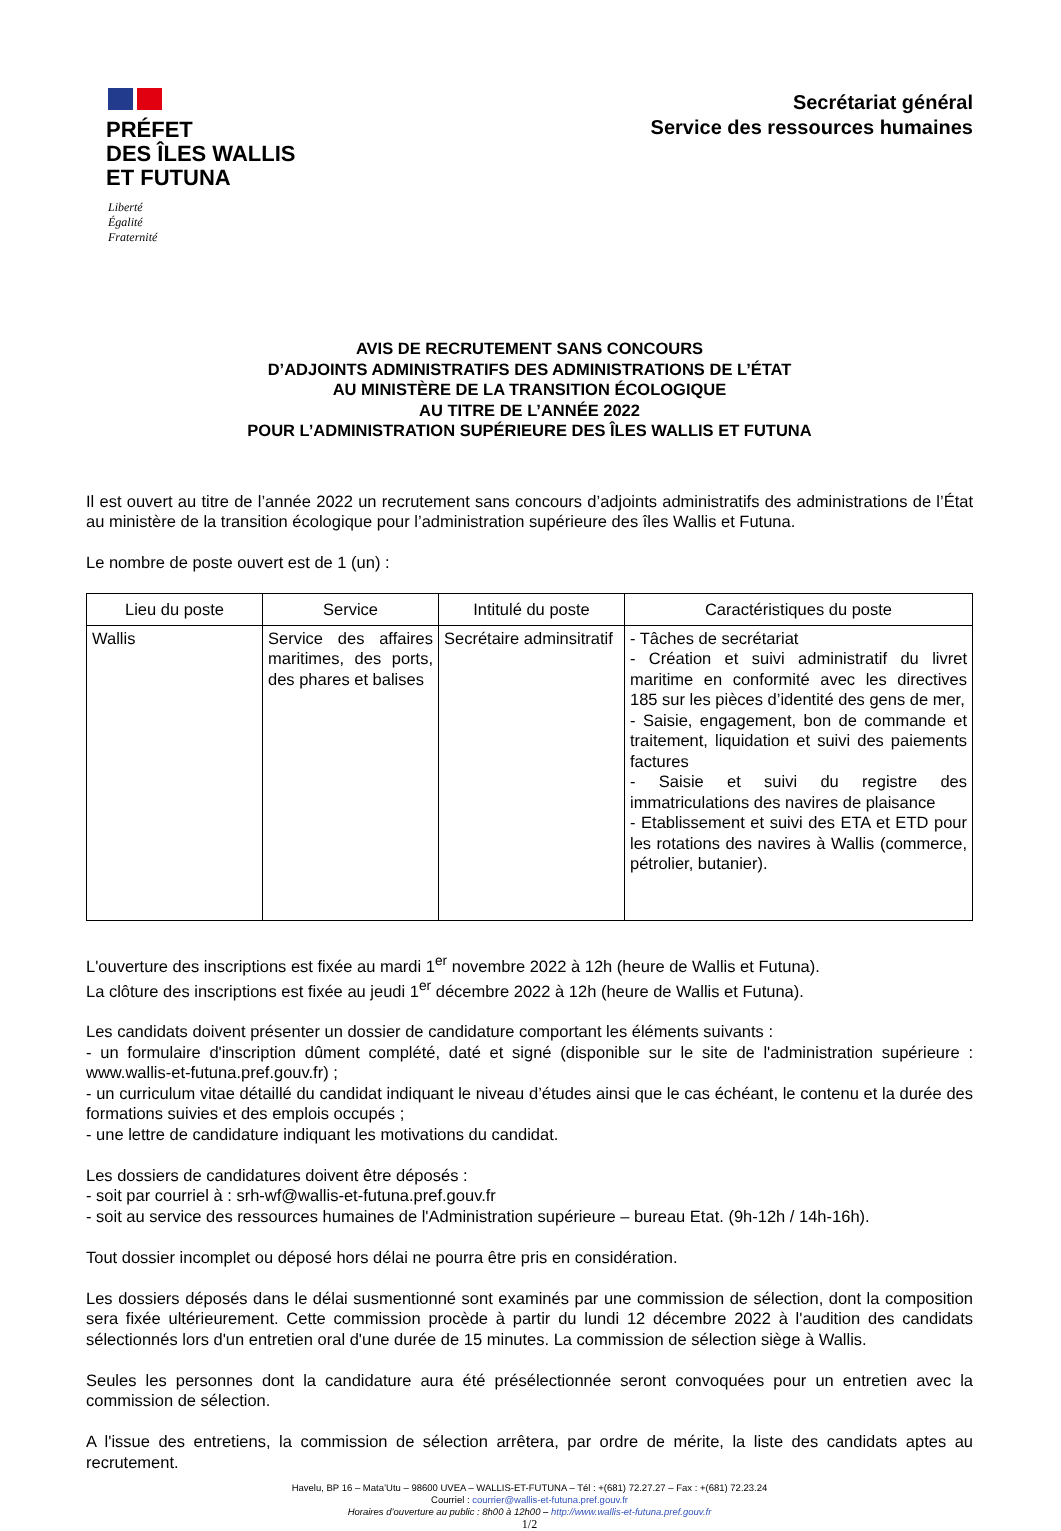PRÉFET
DES ÎLES WALLIS
ET FUTUNA
Liberté
Égalité
Fraternité
Secrétariat général
Service des ressources humaines
AVIS DE RECRUTEMENT SANS CONCOURS
D’ADJOINTS ADMINISTRATIFS DES ADMINISTRATIONS DE L’ÉTAT
AU MINISTÈRE DE LA TRANSITION ÉCOLOGIQUE
AU TITRE DE L’ANNÉE 2022
POUR L’ADMINISTRATION SUPÉRIEURE DES ÎLES WALLIS ET FUTUNA
Il est ouvert au titre de l’année 2022 un recrutement sans concours d’adjoints administratifs des administrations de l’État au ministère de la transition écologique pour l’administration supérieure des îles Wallis et Futuna.
Le nombre de poste ouvert est de 1 (un) :
| Lieu du poste | Service | Intitulé du poste | Caractéristiques du poste |
| --- | --- | --- | --- |
| Wallis | Service des affaires maritimes, des ports, des phares et balises | Secrétaire adminsitratif | - Tâches de secrétariat - Création et suivi administratif du livret maritime en conformité avec les directives 185 sur les pièces d’identité des gens de mer, - Saisie, engagement, bon de commande et traitement, liquidation et suivi des paiements factures - Saisie et suivi du registre des immatriculations des navires de plaisance - Etablissement et suivi des ETA et ETD pour les rotations des navires à Wallis (commerce, pétrolier, butanier). |
L'ouverture des inscriptions est fixée au mardi 1<sup>er</sup> novembre 2022 à 12h (heure de Wallis et Futuna).
La clôture des inscriptions est fixée au jeudi 1<sup>er</sup> décembre 2022 à 12h (heure de Wallis et Futuna).
Les candidats doivent présenter un dossier de candidature comportant les éléments suivants :
- un formulaire d'inscription dûment complété, daté et signé (disponible sur le site de l'administration supérieure : www.wallis-et-futuna.pref.gouv.fr) ;
- un curriculum vitae détaillé du candidat indiquant le niveau d’études ainsi que le cas échéant, le contenu et la durée des formations suivies et des emplois occupés ;
- une lettre de candidature indiquant les motivations du candidat.
Les dossiers de candidatures doivent être déposés :
- soit par courriel à : srh-wf@wallis-et-futuna.pref.gouv.fr
- soit au service des ressources humaines de l'Administration supérieure – bureau Etat. (9h-12h / 14h-16h).
Tout dossier incomplet ou déposé hors délai ne pourra être pris en considération.
Les dossiers déposés dans le délai susmentionné sont examinés par une commission de sélection, dont la composition sera fixée ultérieurement. Cette commission procède à partir du lundi 12 décembre 2022 à l'audition des candidats sélectionnés lors d'un entretien oral d'une durée de 15 minutes. La commission de sélection siège à Wallis.
Seules les personnes dont la candidature aura été présélectionnée seront convoquées pour un entretien avec la commission de sélection.
A l'issue des entretiens, la commission de sélection arrêtera, par ordre de mérite, la liste des candidats aptes au recrutement.
Havelu, BP 16 – Mata’Utu – 98600 UVEA – WALLIS-ET-FUTUNA – Tél : +(681) 72.27.27 – Fax : +(681) 72.23.24
Courriel : courrier@wallis-et-futuna.pref.gouv.fr
Horaires d’ouverture au public : 8h00 à 12h00 – http://www.wallis-et-futuna.pref.gouv.fr
1/2